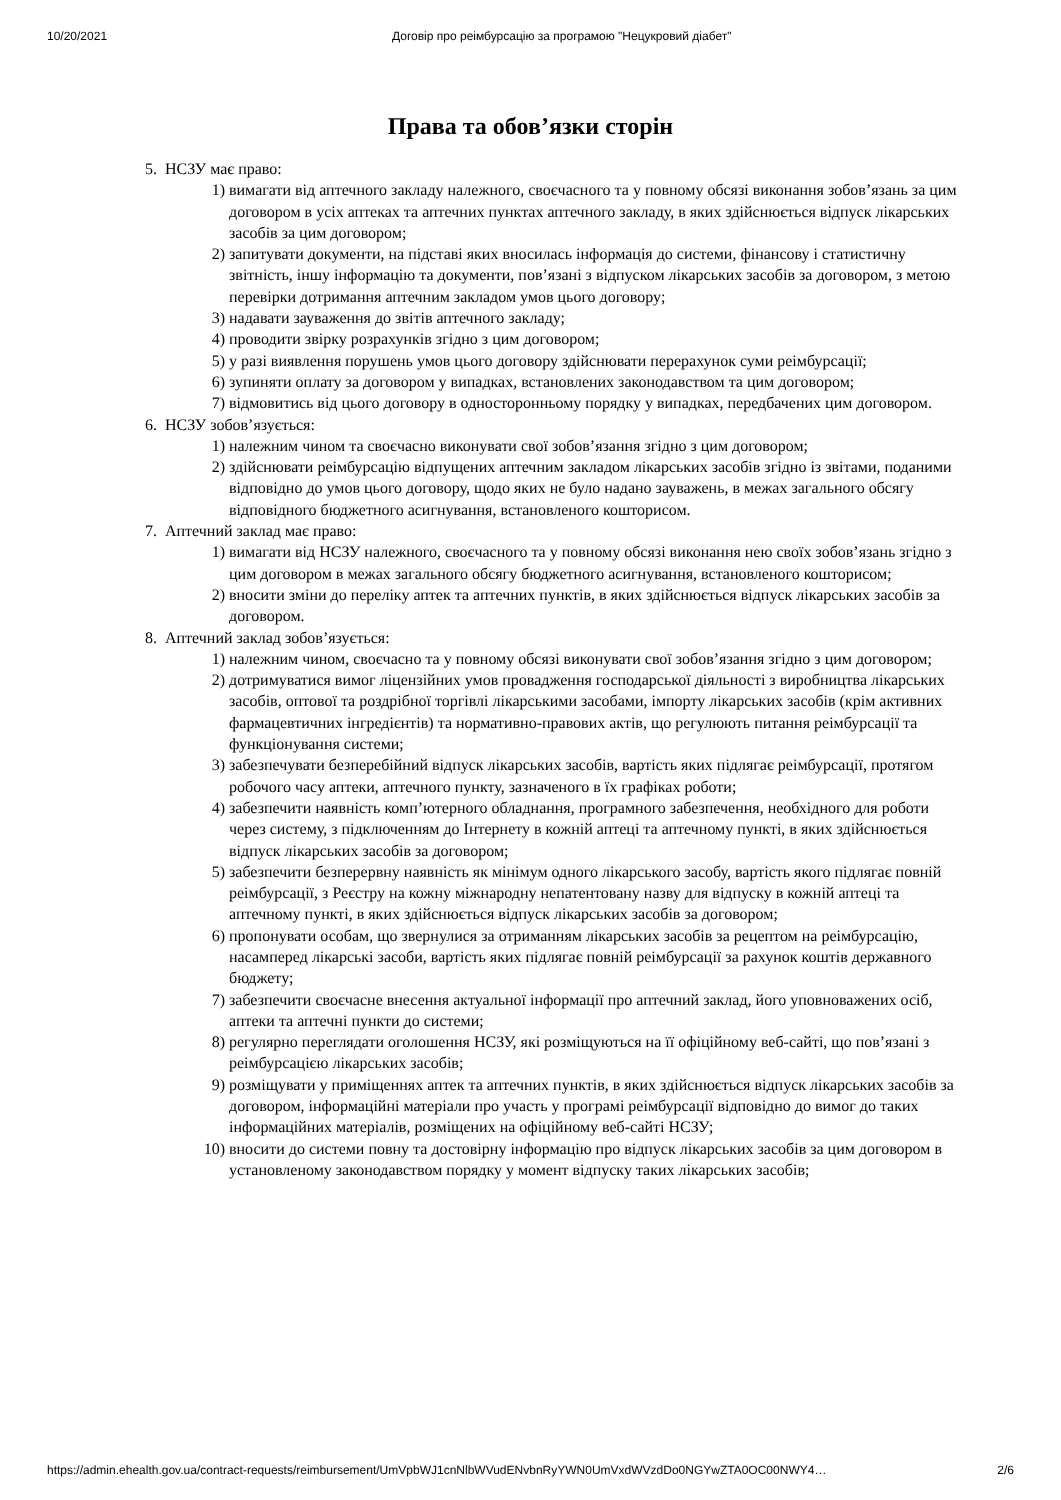10/20/2021 Договір про реімбурсацію за програмою "Нецукровий діабет"
Права та обов’язки сторін
5. НСЗУ має право:
1) вимагати від аптечного закладу належного, своєчасного та у повному обсязі виконання зобов’язань за цим договором в усіх аптеках та аптечних пунктах аптечного закладу, в яких здійснюється відпуск лікарських засобів за цим договором;
2) запитувати документи, на підставі яких вносилась інформація до системи, фінансову і статистичну звітність, іншу інформацію та документи, пов’язані з відпуском лікарських засобів за договором, з метою перевірки дотримання аптечним закладом умов цього договору;
3) надавати зауваження до звітів аптечного закладу;
4) проводити звірку розрахунків згідно з цим договором;
5) у разі виявлення порушень умов цього договору здійснювати перерахунок суми реімбурсації;
6) зупиняти оплату за договором у випадках, встановлених законодавством та цим договором;
7) відмовитись від цього договору в односторонньому порядку у випадках, передбачених цим договором.
6. НСЗУ зобов’язується:
1) належним чином та своєчасно виконувати свої зобов’язання згідно з цим договором;
2) здійснювати реімбурсацію відпущених аптечним закладом лікарських засобів згідно із звітами, поданими відповідно до умов цього договору, щодо яких не було надано зауважень, в межах загального обсягу відповідного бюджетного асигнування, встановленого кошторисом.
7. Аптечний заклад має право:
1) вимагати від НСЗУ належного, своєчасного та у повному обсязі виконання нею своїх зобов’язань згідно з цим договором в межах загального обсягу бюджетного асигнування, встановленого кошторисом;
2) вносити зміни до переліку аптек та аптечних пунктів, в яких здійснюється відпуск лікарських засобів за договором.
8. Аптечний заклад зобов’язується:
1) належним чином, своєчасно та у повному обсязі виконувати свої зобов’язання згідно з цим договором;
2) дотримуватися вимог ліцензійних умов провадження господарської діяльності з виробництва лікарських засобів, оптової та роздрібної торгівлі лікарськими засобами, імпорту лікарських засобів (крім активних фармацевтичних інгредієнтів) та нормативно-правових актів, що регулюють питання реімбурсації та функціонування системи;
3) забезпечувати безперебійний відпуск лікарських засобів, вартість яких підлягає реімбурсації, протягом робочого часу аптеки, аптечного пункту, зазначеного в їх графіках роботи;
4) забезпечити наявність комп’ютерного обладнання, програмного забезпечення, необхідного для роботи через систему, з підключенням до Інтернету в кожній аптеці та аптечному пункті, в яких здійснюється відпуск лікарських засобів за договором;
5) забезпечити безперервну наявність як мінімум одного лікарського засобу, вартість якого підлягає повній реімбурсації, з Реєстру на кожну міжнародну непатентовану назву для відпуску в кожній аптеці та аптечному пункті, в яких здійснюється відпуск лікарських засобів за договором;
6) пропонувати особам, що звернулися за отриманням лікарських засобів за рецептом на реімбурсацію, насамперед лікарські засоби, вартість яких підлягає повній реімбурсації за рахунок коштів державного бюджету;
7) забезпечити своєчасне внесення актуальної інформації про аптечний заклад, його уповноважених осіб, аптеки та аптечні пункти до системи;
8) регулярно переглядати оголошення НСЗУ, які розміщуються на її офіційному веб-сайті, що пов’язані з реімбурсацією лікарських засобів;
9) розміщувати у приміщеннях аптек та аптечних пунктів, в яких здійснюється відпуск лікарських засобів за договором, інформаційні матеріали про участь у програмі реімбурсації відповідно до вимог до таких інформаційних матеріалів, розміщених на офіційному веб-сайті НСЗУ;
10) вносити до системи повну та достовірну інформацію про відпуск лікарських засобів за цим договором в установленому законодавством порядку у момент відпуску таких лікарських засобів;
https://admin.ehealth.gov.ua/contract-requests/reimbursement/UmVpbWJ1cnNlbWVudENvbnRyYWN0UmVxdWVzdDo0NGYwZTA0OC00NWY4… 2/6